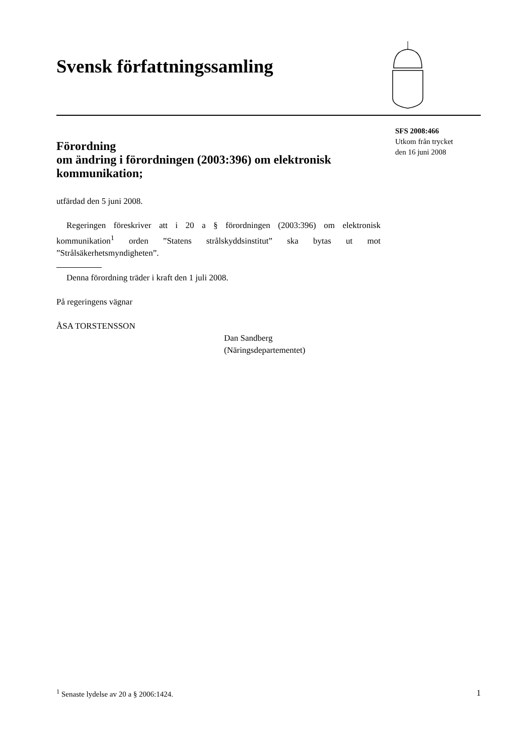Svensk författningssamling
SFS 2008:466
Utkom från trycket
den 16 juni 2008
Förordning
om ändring i förordningen (2003:396) om elektronisk kommunikation;
utfärdad den 5 juni 2008.
Regeringen föreskriver att i 20 a § förordningen (2003:396) om elektronisk kommunikation<sup>1</sup> orden ”Statens strålskyddsinstitut” ska bytas ut mot ”Strålsäkerhetsmyndigheten”.
Denna förordning träder i kraft den 1 juli 2008.
På regeringens vägnar
ÅSA TORSTENSSON
Dan Sandberg
(Näringsdepartementet)
<sup>1</sup> Senaste lydelse av 20 a § 2006:1424. 1